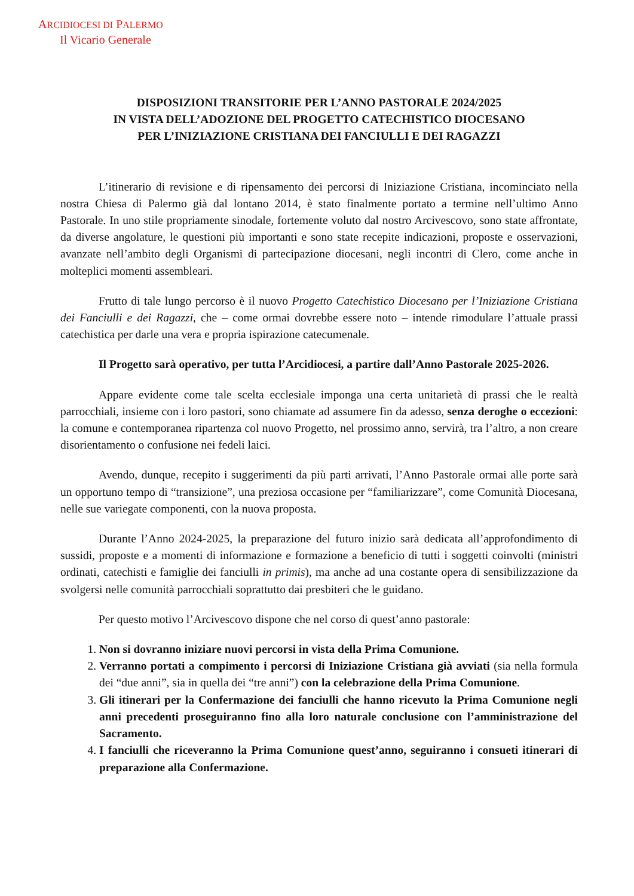ARCIDIOCESI DI PALERMO
Il Vicario Generale
DISPOSIZIONI TRANSITORIE PER L’ANNO PASTORALE 2024/2025
IN VISTA DELL’ADOZIONE DEL PROGETTO CATECHISTICO DIOCESANO
PER L’INIZIAZIONE CRISTIANA DEI FANCIULLI E DEI RAGAZZI
L’itinerario di revisione e di ripensamento dei percorsi di Iniziazione Cristiana, incominciato nella nostra Chiesa di Palermo già dal lontano 2014, è stato finalmente portato a termine nell’ultimo Anno Pastorale. In uno stile propriamente sinodale, fortemente voluto dal nostro Arcivescovo, sono state affrontate, da diverse angolature, le questioni più importanti e sono state recepite indicazioni, proposte e osservazioni, avanzate nell’ambito degli Organismi di partecipazione diocesani, negli incontri di Clero, come anche in molteplici momenti assembleari.
Frutto di tale lungo percorso è il nuovo Progetto Catechistico Diocesano per l’Iniziazione Cristiana dei Fanciulli e dei Ragazzi, che – come ormai dovrebbe essere noto – intende rimodulare l’attuale prassi catechistica per darle una vera e propria ispirazione catecumenale.
Il Progetto sarà operativo, per tutta l’Arcidiocesi, a partire dall’Anno Pastorale 2025-2026.
Appare evidente come tale scelta ecclesiale imponga una certa unitarietà di prassi che le realtà parrocchiali, insieme con i loro pastori, sono chiamate ad assumere fin da adesso, senza deroghe o eccezioni: la comune e contemporanea ripartenza col nuovo Progetto, nel prossimo anno, servirà, tra l’altro, a non creare disorientamento o confusione nei fedeli laici.
Avendo, dunque, recepito i suggerimenti da più parti arrivati, l’Anno Pastorale ormai alle porte sarà un opportuno tempo di “transizione”, una preziosa occasione per “familiarizzare”, come Comunità Diocesana, nelle sue variegate componenti, con la nuova proposta.
Durante l’Anno 2024-2025, la preparazione del futuro inizio sarà dedicata all’approfondimento di sussidi, proposte e a momenti di informazione e formazione a beneficio di tutti i soggetti coinvolti (ministri ordinati, catechisti e famiglie dei fanciulli in primis), ma anche ad una costante opera di sensibilizzazione da svolgersi nelle comunità parrocchiali soprattutto dai presbiteri che le guidano.
Per questo motivo l’Arcivescovo dispone che nel corso di quest’anno pastorale:
1. Non si dovranno iniziare nuovi percorsi in vista della Prima Comunione.
2. Verranno portati a compimento i percorsi di Iniziazione Cristiana già avviati (sia nella formula dei “due anni”, sia in quella dei “tre anni”) con la celebrazione della Prima Comunione.
3. Gli itinerari per la Confermazione dei fanciulli che hanno ricevuto la Prima Comunione negli anni precedenti proseguiranno fino alla loro naturale conclusione con l’amministrazione del Sacramento.
4. I fanciulli che riceveranno la Prima Comunione quest’anno, seguiranno i consueti itinerari di preparazione alla Confermazione.